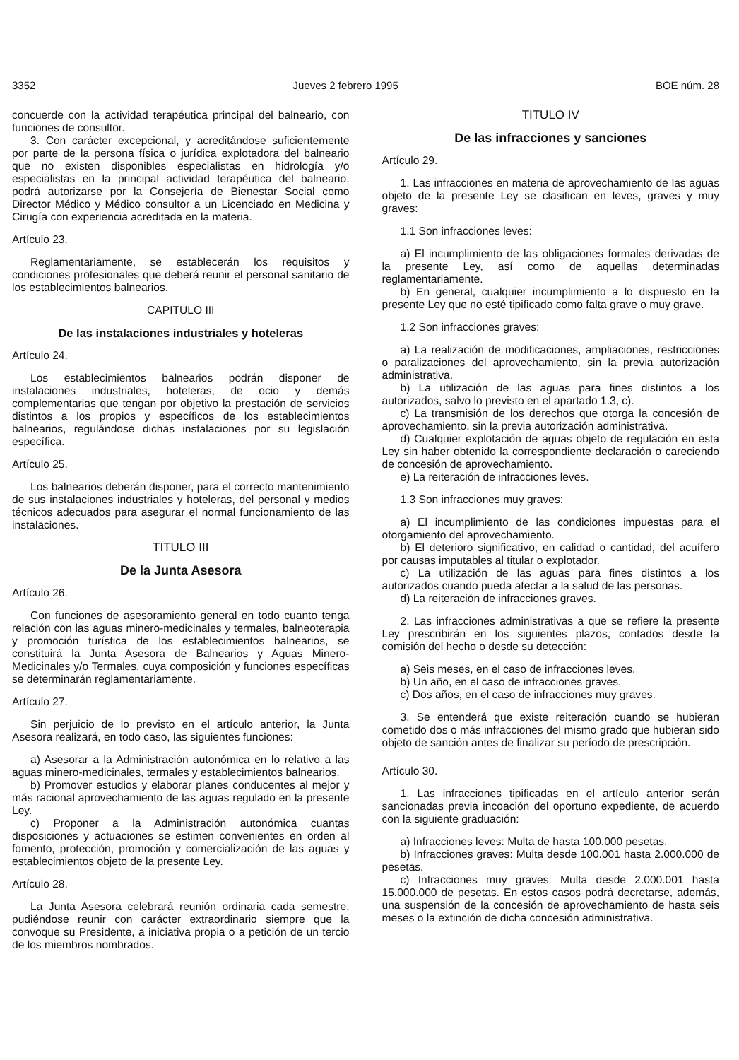3352 Jueves 2 febrero 1995 BOE núm. 28
concuerde con la actividad terapéutica principal del balneario, con funciones de consultor.
3. Con carácter excepcional, y acreditándose suficientemente por parte de la persona física o jurídica explotadora del balneario que no existen disponibles especialistas en hidrología y/o especialistas en la principal actividad terapéutica del balneario, podrá autorizarse por la Consejería de Bienestar Social como Director Médico y Médico consultor a un Licenciado en Medicina y Cirugía con experiencia acreditada en la materia.
Artículo 23.
Reglamentariamente, se establecerán los requisitos y condiciones profesionales que deberá reunir el personal sanitario de los establecimientos balnearios.
CAPITULO III
De las instalaciones industriales y hoteleras
Artículo 24.
Los establecimientos balnearios podrán disponer de instalaciones industriales, hoteleras, de ocio y demás complementarias que tengan por objetivo la prestación de servicios distintos a los propios y específicos de los establecimientos balnearios, regulándose dichas instalaciones por su legislación específica.
Artículo 25.
Los balnearios deberán disponer, para el correcto mantenimiento de sus instalaciones industriales y hoteleras, del personal y medios técnicos adecuados para asegurar el normal funcionamiento de las instalaciones.
TITULO III
De la Junta Asesora
Artículo 26.
Con funciones de asesoramiento general en todo cuanto tenga relación con las aguas minero-medicinales y termales, balneoterapia y promoción turística de los establecimientos balnearios, se constituirá la Junta Asesora de Balnearios y Aguas Minero-Medicinales y/o Termales, cuya composición y funciones específicas se determinarán reglamentariamente.
Artículo 27.
Sin perjuicio de lo previsto en el artículo anterior, la Junta Asesora realizará, en todo caso, las siguientes funciones:
a) Asesorar a la Administración autonómica en lo relativo a las aguas minero-medicinales, termales y establecimientos balnearios.
b) Promover estudios y elaborar planes conducentes al mejor y más racional aprovechamiento de las aguas regulado en la presente Ley.
c) Proponer a la Administración autonómica cuantas disposiciones y actuaciones se estimen convenientes en orden al fomento, protección, promoción y comercialización de las aguas y establecimientos objeto de la presente Ley.
Artículo 28.
La Junta Asesora celebrará reunión ordinaria cada semestre, pudiéndose reunir con carácter extraordinario siempre que la convoque su Presidente, a iniciativa propia o a petición de un tercio de los miembros nombrados.
TITULO IV
De las infracciones y sanciones
Artículo 29.
1. Las infracciones en materia de aprovechamiento de las aguas objeto de la presente Ley se clasifican en leves, graves y muy graves:
1.1 Son infracciones leves:
a) El incumplimiento de las obligaciones formales derivadas de la presente Ley, así como de aquellas determinadas reglamentariamente.
b) En general, cualquier incumplimiento a lo dispuesto en la presente Ley que no esté tipificado como falta grave o muy grave.
1.2 Son infracciones graves:
a) La realización de modificaciones, ampliaciones, restricciones o paralizaciones del aprovechamiento, sin la previa autorización administrativa.
b) La utilización de las aguas para fines distintos a los autorizados, salvo lo previsto en el apartado 1.3, c).
c) La transmisión de los derechos que otorga la concesión de aprovechamiento, sin la previa autorización administrativa.
d) Cualquier explotación de aguas objeto de regulación en esta Ley sin haber obtenido la correspondiente declaración o careciendo de concesión de aprovechamiento.
e) La reiteración de infracciones leves.
1.3 Son infracciones muy graves:
a) El incumplimiento de las condiciones impuestas para el otorgamiento del aprovechamiento.
b) El deterioro significativo, en calidad o cantidad, del acuífero por causas imputables al titular o explotador.
c) La utilización de las aguas para fines distintos a los autorizados cuando pueda afectar a la salud de las personas.
d) La reiteración de infracciones graves.
2. Las infracciones administrativas a que se refiere la presente Ley prescribirán en los siguientes plazos, contados desde la comisión del hecho o desde su detección:
a) Seis meses, en el caso de infracciones leves.
b) Un año, en el caso de infracciones graves.
c) Dos años, en el caso de infracciones muy graves.
3. Se entenderá que existe reiteración cuando se hubieran cometido dos o más infracciones del mismo grado que hubieran sido objeto de sanción antes de finalizar su período de prescripción.
Artículo 30.
1. Las infracciones tipificadas en el artículo anterior serán sancionadas previa incoación del oportuno expediente, de acuerdo con la siguiente graduación:
a) Infracciones leves: Multa de hasta 100.000 pesetas.
b) Infracciones graves: Multa desde 100.001 hasta 2.000.000 de pesetas.
c) Infracciones muy graves: Multa desde 2.000.001 hasta 15.000.000 de pesetas. En estos casos podrá decretarse, además, una suspensión de la concesión de aprovechamiento de hasta seis meses o la extinción de dicha concesión administrativa.